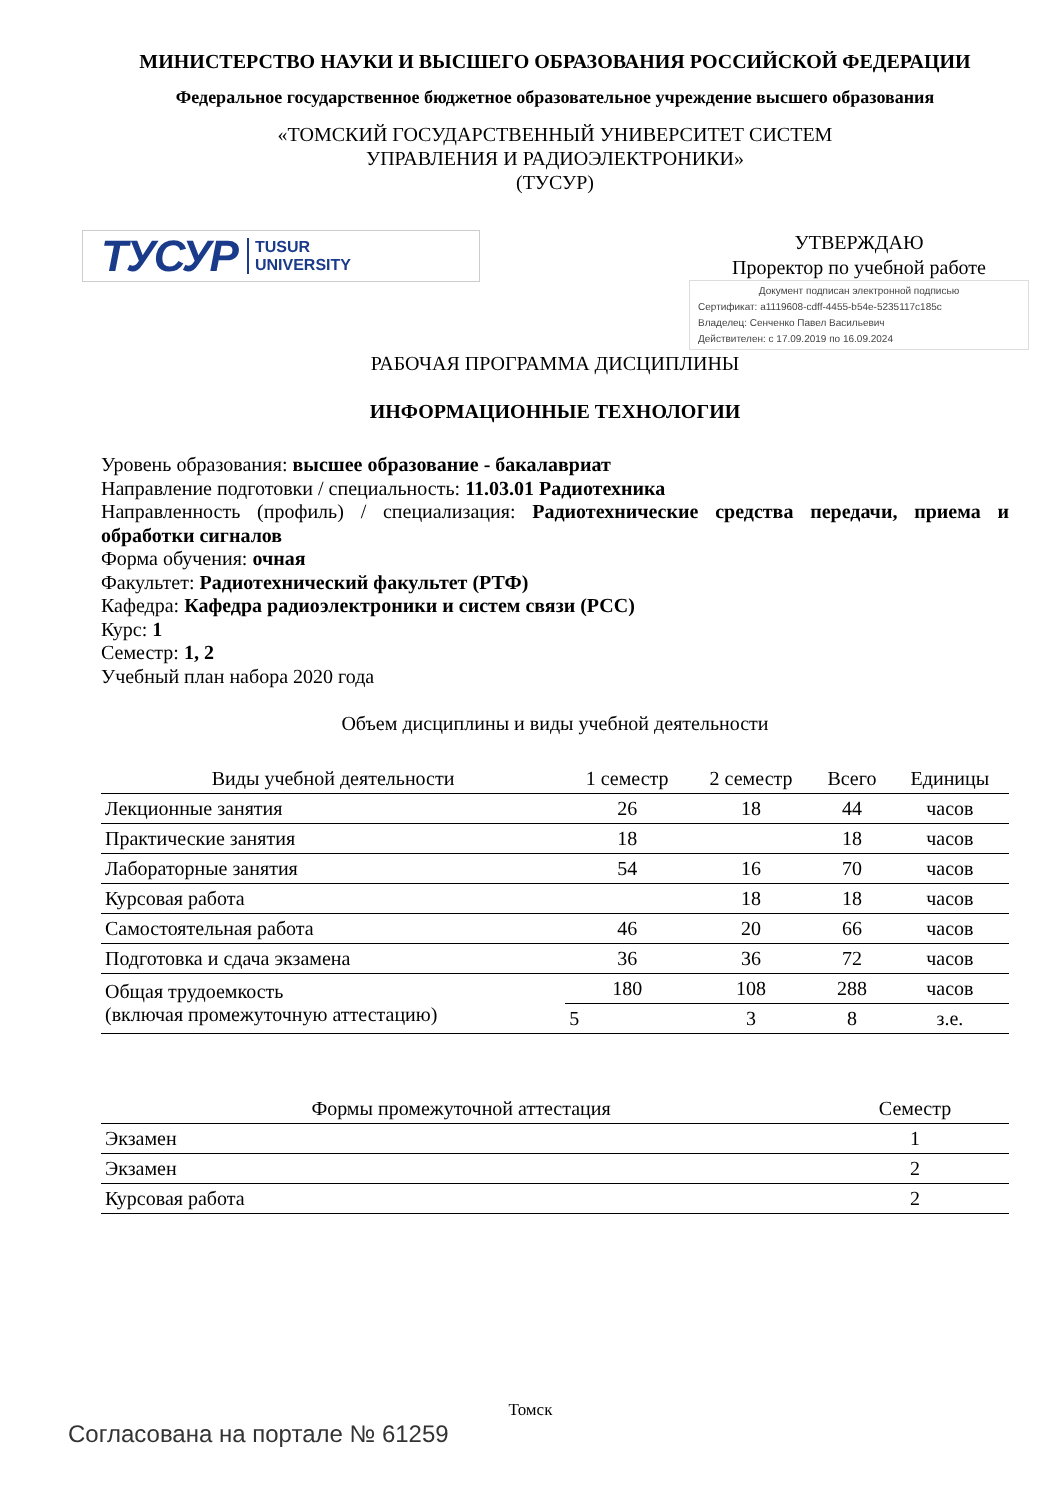МИНИСТЕРСТВО НАУКИ И ВЫСШЕГО ОБРАЗОВАНИЯ РОССИЙСКОЙ ФЕДЕРАЦИИ
Федеральное государственное бюджетное образовательное учреждение высшего образования
«ТОМСКИЙ ГОСУДАРСТВЕННЫЙ УНИВЕРСИТЕТ СИСТЕМ
УПРАВЛЕНИЯ И РАДИОЭЛЕКТРОНИКИ»
(ТУСУР)
ТУСУР TUSUR
UNIVERSITY
УТВЕРЖДАЮ
Проректор по учебной работе
Документ подписан электронной подписью
Сертификат: a1119608-cdff-4455-b54e-5235117c185c
Владелец: Сенченко Павел Васильевич
Действителен: с 17.09.2019 по 16.09.2024
РАБОЧАЯ ПРОГРАММА ДИСЦИПЛИНЫ
ИНФОРМАЦИОННЫЕ ТЕХНОЛОГИИ
Уровень образования: высшее образование - бакалавриат
Направление подготовки / специальность: 11.03.01 Радиотехника
Направленность (профиль) / специализация: Радиотехнические средства передачи, приема и обработки сигналов
Форма обучения: очная
Факультет: Радиотехнический факультет (РТФ)
Кафедра: Кафедра радиоэлектроники и систем связи (РСС)
Курс: 1
Семестр: 1, 2
Учебный план набора 2020 года
Объем дисциплины и виды учебной деятельности
| Виды учебной деятельности | 1 семестр | 2 семестр | Всего | Единицы |
| --- | --- | --- | --- | --- |
| Лекционные занятия | 26 | 18 | 44 | часов |
| Практические занятия | 18 | | 18 | часов |
| Лабораторные занятия | 54 | 16 | 70 | часов |
| Курсовая работа | | 18 | 18 | часов |
| Самостоятельная работа | 46 | 20 | 66 | часов |
| Подготовка и сдача экзамена | 36 | 36 | 72 | часов |
| Общая трудоемкость (включая промежуточную аттестацию) | 180 | 108 | 288 | часов |
| | 5 | 3 | 8 | з.е. |
| Формы промежуточной аттестация | Семестр |
| --- | --- |
| Экзамен | 1 |
| Экзамен | 2 |
| Курсовая работа | 2 |
Томск
Согласована на портале № 61259